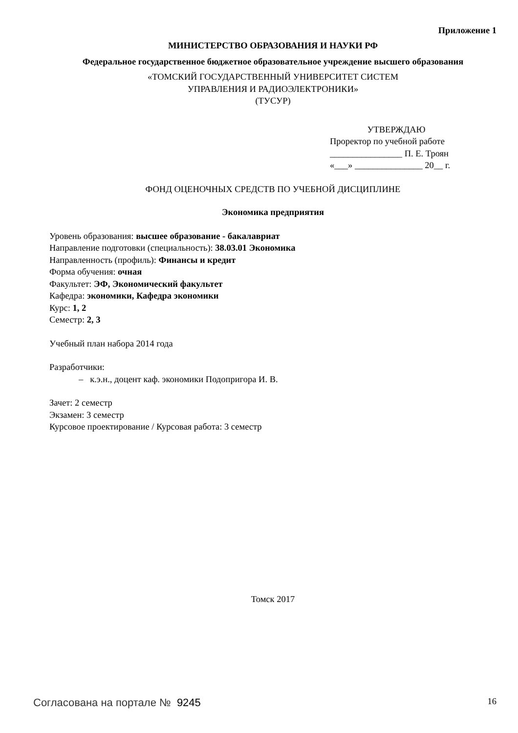Приложение 1
МИНИСТЕРСТВО ОБРАЗОВАНИЯ И НАУКИ РФ
Федеральное государственное бюджетное образовательное учреждение высшего образования
«ТОМСКИЙ ГОСУДАРСТВЕННЫЙ УНИВЕРСИТЕТ СИСТЕМ
УПРАВЛЕНИЯ И РАДИОЭЛЕКТРОНИКИ»
(ТУСУР)
УТВЕРЖДАЮ
Проректор по учебной работе
________________ П. Е. Троян
«___» _______________ 20__ г.
ФОНД ОЦЕНОЧНЫХ СРЕДСТВ ПО УЧЕБНОЙ ДИСЦИПЛИНЕ
Экономика предприятия
Уровень образования: высшее образование - бакалавриат
Направление подготовки (специальность): 38.03.01 Экономика
Направленность (профиль): Финансы и кредит
Форма обучения: очная
Факультет: ЭФ, Экономический факультет
Кафедра: экономики, Кафедра экономики
Курс: 1, 2
Семестр: 2, 3
Учебный план набора 2014 года
Разработчики:
– к.э.н., доцент каф. экономики Подопригора И. В.
Зачет: 2 семестр
Экзамен: 3 семестр
Курсовое проектирование / Курсовая работа: 3 семестр
Томск 2017
Согласована на портале № 9245 16